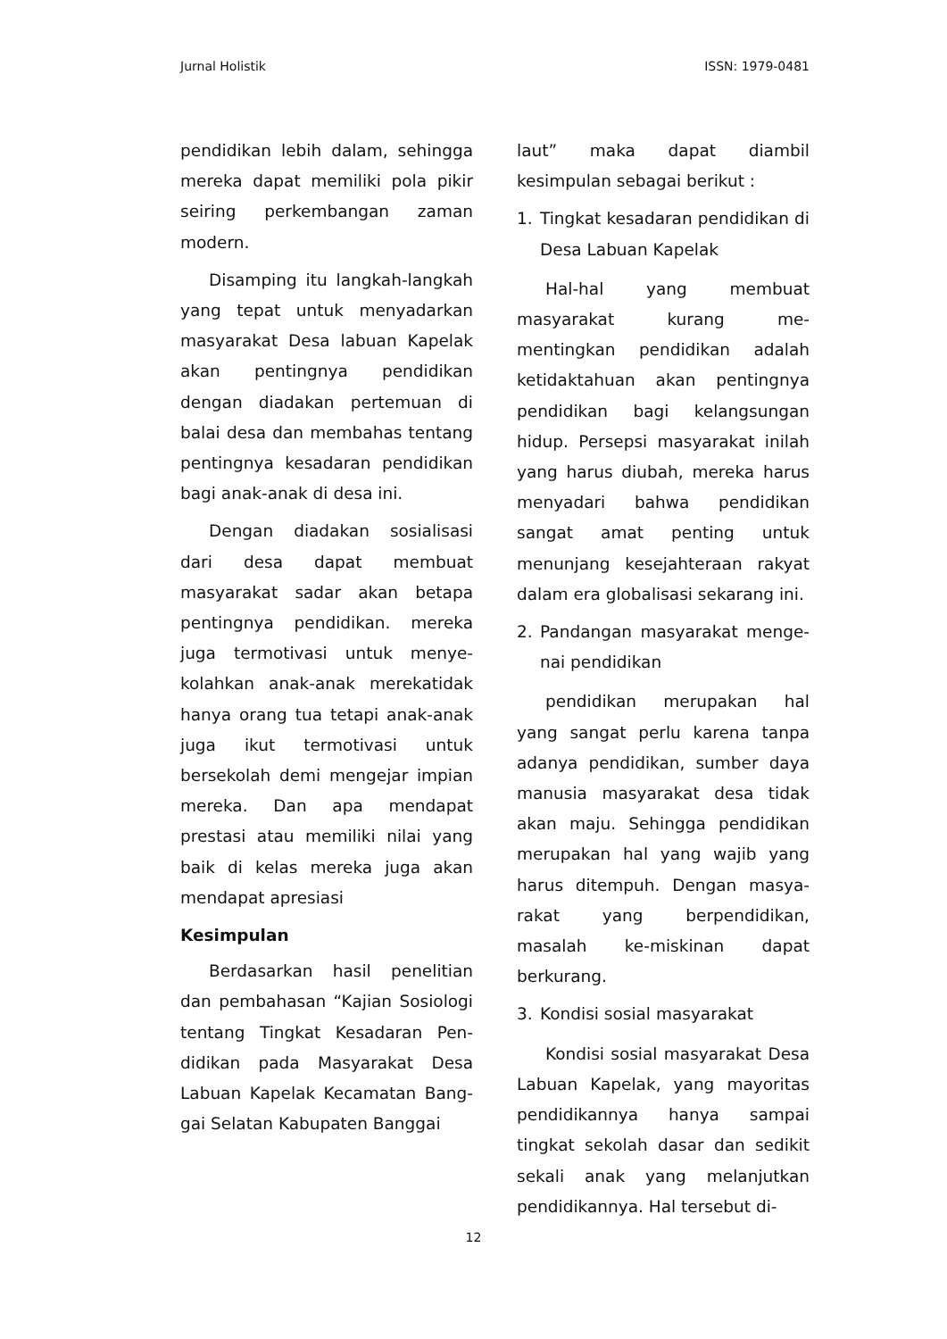Jurnal Holistik ISSN: 1979-0481
pendidikan lebih dalam, sehingga mereka dapat memiliki pola pikir seiring perkembangan zaman modern.
Disamping itu langkah-langkah yang tepat untuk menyadarkan masyarakat Desa labuan Kapelak akan pentingnya pendidikan dengan diadakan pertemuan di balai desa dan membahas tentang pentingnya kesadaran pendidikan bagi anak-anak di desa ini.
Dengan diadakan sosialisasi dari desa dapat membuat masyarakat sadar akan betapa pentingnya pendidikan. mereka juga termotivasi untuk menye-kolahkan anak-anak merekatidak hanya orang tua tetapi anak-anak juga ikut termotivasi untuk bersekolah demi mengejar impian mereka. Dan apa mendapat prestasi atau memiliki nilai yang baik di kelas mereka juga akan mendapat apresiasi
Kesimpulan
Berdasarkan hasil penelitian dan pembahasan “Kajian Sosiologi tentang Tingkat Kesadaran Pen-didikan pada Masyarakat Desa Labuan Kapelak Kecamatan Bang-gai Selatan Kabupaten Banggai
laut” maka dapat diambil kesimpulan sebagai berikut :
1. Tingkat kesadaran pendidikan di Desa Labuan Kapelak
Hal-hal yang membuat masyarakat kurang me-mentingkan pendidikan adalah ketidaktahuan akan pentingnya pendidikan bagi kelangsungan hidup. Persepsi masyarakat inilah yang harus diubah, mereka harus menyadari bahwa pendidikan sangat amat penting untuk menunjang kesejahteraan rakyat dalam era globalisasi sekarang ini.
2. Pandangan masyarakat menge-nai pendidikan
pendidikan merupakan hal yang sangat perlu karena tanpa adanya pendidikan, sumber daya manusia masyarakat desa tidak akan maju. Sehingga pendidikan merupakan hal yang wajib yang harus ditempuh. Dengan masya-rakat yang berpendidikan, masalah ke-miskinan dapat berkurang.
3. Kondisi sosial masyarakat
Kondisi sosial masyarakat Desa Labuan Kapelak, yang mayoritas pendidikannya hanya sampai tingkat sekolah dasar dan sedikit sekali anak yang melanjutkan pendidikannya. Hal tersebut di-
12